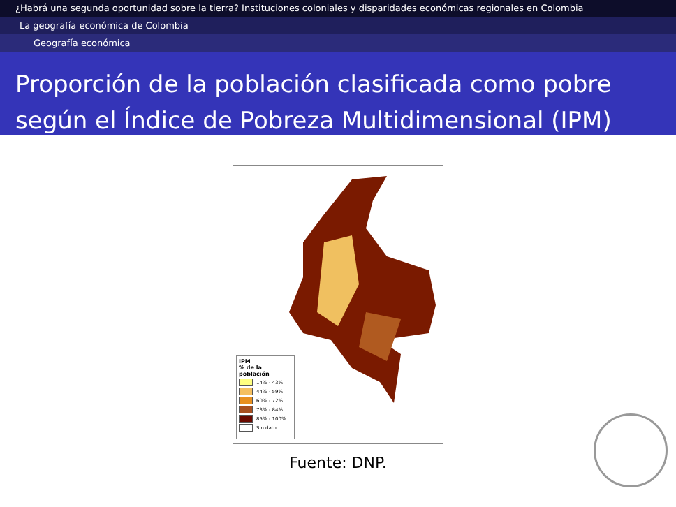¿Habrá una segunda oportunidad sobre la tierra? Instituciones coloniales y disparidades económicas regionales en Colombia
La geografía económica de Colombia
Geografía económica
Proporción de la población clasificada como pobre según el Índice de Pobreza Multidimensional (IPM)
IPM
% de la población
14% - 43%
44% - 59%
60% - 72%
73% - 84%
85% - 100%
Sin dato
Fuente: DNP.